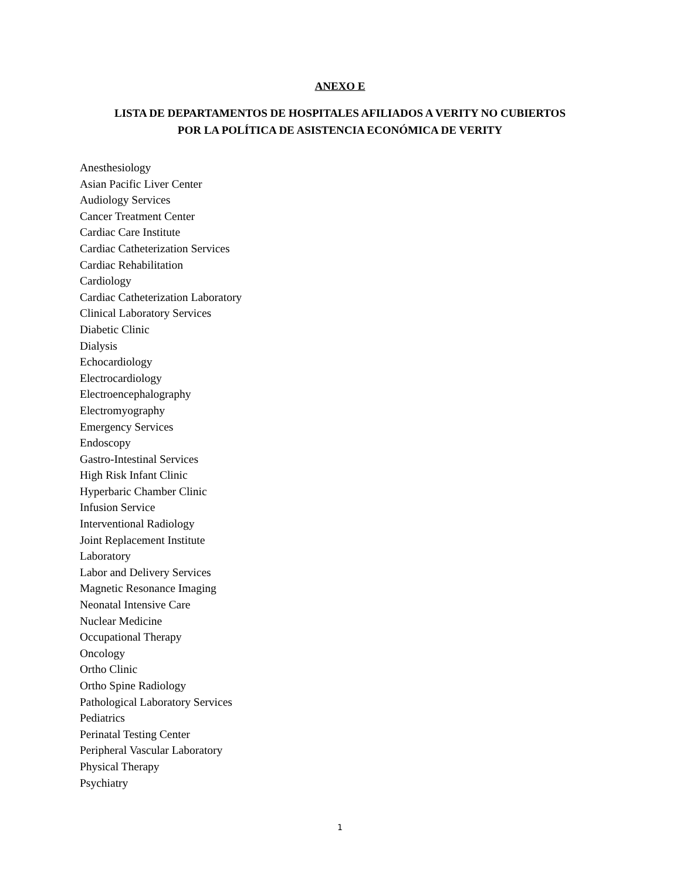ANEXO E
LISTA DE DEPARTAMENTOS DE HOSPITALES AFILIADOS A VERITY NO CUBIERTOS
POR LA POLÍTICA DE ASISTENCIA ECONÓMICA DE VERITY
Anesthesiology
Asian Pacific Liver Center
Audiology Services
Cancer Treatment Center
Cardiac Care Institute
Cardiac Catheterization Services
Cardiac Rehabilitation
Cardiology
Cardiac Catheterization Laboratory
Clinical Laboratory Services
Diabetic Clinic
Dialysis
Echocardiology
Electrocardiology
Electroencephalography
Electromyography
Emergency Services
Endoscopy
Gastro-Intestinal Services
High Risk Infant Clinic
Hyperbaric Chamber Clinic
Infusion Service
Interventional Radiology
Joint Replacement Institute
Laboratory
Labor and Delivery Services
Magnetic Resonance Imaging
Neonatal Intensive Care
Nuclear Medicine
Occupational Therapy
Oncology
Ortho Clinic
Ortho Spine Radiology
Pathological Laboratory Services
Pediatrics
Perinatal Testing Center
Peripheral Vascular Laboratory
Physical Therapy
Psychiatry
1